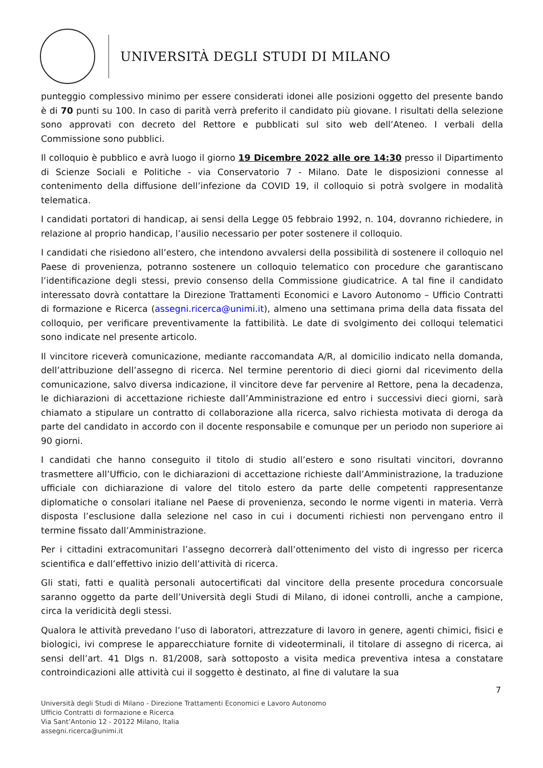UNIVERSITÀ DEGLI STUDI DI MILANO
punteggio complessivo minimo per essere considerati idonei alle posizioni oggetto del presente bando è di 70 punti su 100. In caso di parità verrà preferito il candidato più giovane. I risultati della selezione sono approvati con decreto del Rettore e pubblicati sul sito web dell’Ateneo. I verbali della Commissione sono pubblici.
Il colloquio è pubblico e avrà luogo il giorno 19 Dicembre 2022 alle ore 14:30 presso il Dipartimento di Scienze Sociali e Politiche - via Conservatorio 7 - Milano. Date le disposizioni connesse al contenimento della diffusione dell’infezione da COVID 19, il colloquio si potrà svolgere in modalità telematica.
I candidati portatori di handicap, ai sensi della Legge 05 febbraio 1992, n. 104, dovranno richiedere, in relazione al proprio handicap, l’ausilio necessario per poter sostenere il colloquio.
I candidati che risiedono all’estero, che intendono avvalersi della possibilità di sostenere il colloquio nel Paese di provenienza, potranno sostenere un colloquio telematico con procedure che garantiscano l’identificazione degli stessi, previo consenso della Commissione giudicatrice. A tal fine il candidato interessato dovrà contattare la Direzione Trattamenti Economici e Lavoro Autonomo – Ufficio Contratti di formazione e Ricerca (assegni.ricerca@unimi.it), almeno una settimana prima della data fissata del colloquio, per verificare preventivamente la fattibilità. Le date di svolgimento dei colloqui telematici sono indicate nel presente articolo.
Il vincitore riceverà comunicazione, mediante raccomandata A/R, al domicilio indicato nella domanda, dell’attribuzione dell’assegno di ricerca. Nel termine perentorio di dieci giorni dal ricevimento della comunicazione, salvo diversa indicazione, il vincitore deve far pervenire al Rettore, pena la decadenza, le dichiarazioni di accettazione richieste dall’Amministrazione ed entro i successivi dieci giorni, sarà chiamato a stipulare un contratto di collaborazione alla ricerca, salvo richiesta motivata di deroga da parte del candidato in accordo con il docente responsabile e comunque per un periodo non superiore ai 90 giorni.
I candidati che hanno conseguito il titolo di studio all’estero e sono risultati vincitori, dovranno trasmettere all’Ufficio, con le dichiarazioni di accettazione richieste dall’Amministrazione, la traduzione ufficiale con dichiarazione di valore del titolo estero da parte delle competenti rappresentanze diplomatiche o consolari italiane nel Paese di provenienza, secondo le norme vigenti in materia. Verrà disposta l’esclusione dalla selezione nel caso in cui i documenti richiesti non pervengano entro il termine fissato dall’Amministrazione.
Per i cittadini extracomunitari l’assegno decorrerà dall’ottenimento del visto di ingresso per ricerca scientifica e dall’effettivo inizio dell’attività di ricerca.
Gli stati, fatti e qualità personali autocertificati dal vincitore della presente procedura concorsuale saranno oggetto da parte dell’Università degli Studi di Milano, di idonei controlli, anche a campione, circa la veridicità degli stessi.
Qualora le attività prevedano l’uso di laboratori, attrezzature di lavoro in genere, agenti chimici, fisici e biologici, ivi comprese le apparecchiature fornite di videoterminali, il titolare di assegno di ricerca, ai sensi dell’art. 41 Dlgs n. 81/2008, sarà sottoposto a visita medica preventiva intesa a constatare controindicazioni alle attività cui il soggetto è destinato, al fine di valutare la sua
7
Università degli Studi di Milano - Direzione Trattamenti Economici e Lavoro Autonomo
Ufficio Contratti di formazione e Ricerca
Via Sant’Antonio 12 - 20122 Milano, Italia
assegni.ricerca@unimi.it